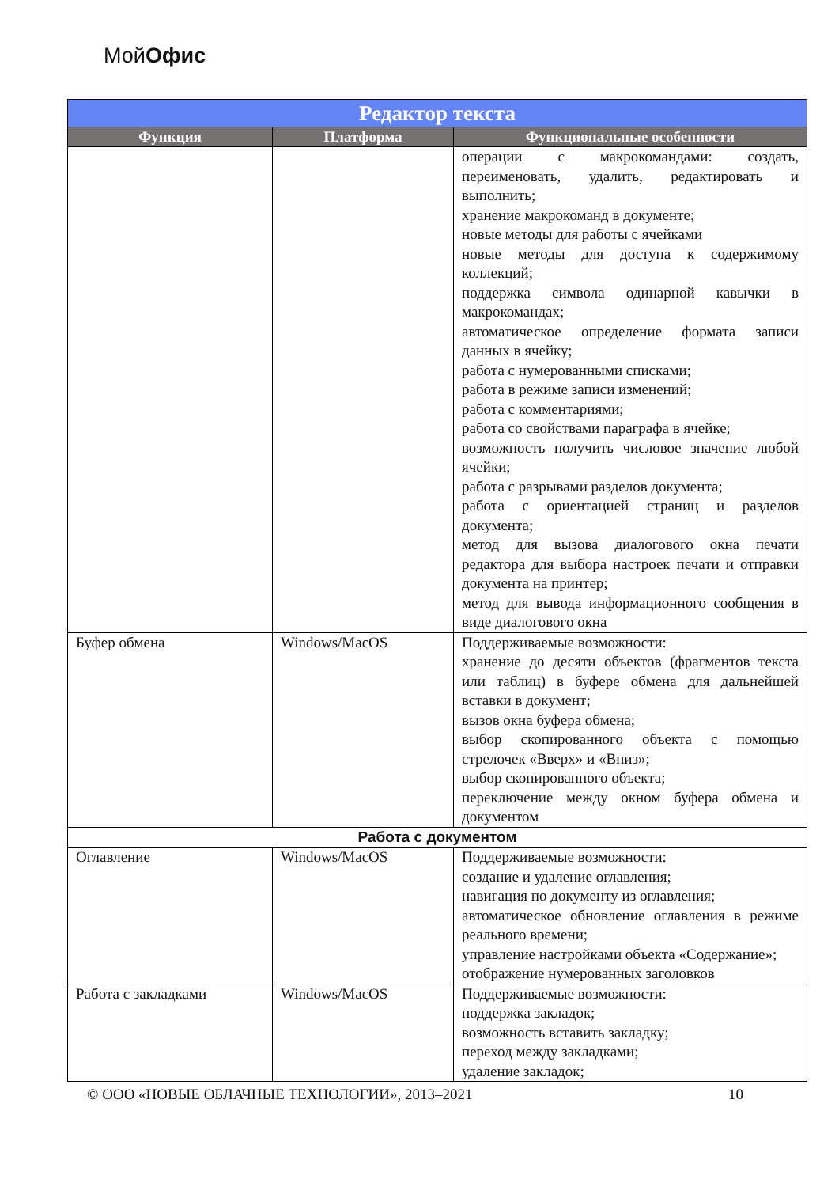МойОфис
| Редактор текста | | |
| --- | --- | --- |
| Функция | Платформа | Функциональные особенности |
| | | операции с макрокомандами: создать, переименовать, удалить, редактировать и выполнить; хранение макрокоманд в документе; новые методы для работы с ячейками новые методы для доступа к содержимому коллекций; поддержка символа одинарной кавычки в макрокомандах; автоматическое определение формата записи данных в ячейку; работа с нумерованными списками; работа в режиме записи изменений; работа с комментариями; работа со свойствами параграфа в ячейке; возможность получить числовое значение любой ячейки; работа с разрывами разделов документа; работа с ориентацией страниц и разделов документа; метод для вызова диалогового окна печати редактора для выбора настроек печати и отправки документа на принтер; метод для вывода информационного сообщения в виде диалогового окна |
| Буфер обмена | Windows/MacOS | Поддерживаемые возможности: хранение до десяти объектов (фрагментов текста или таблиц) в буфере обмена для дальнейшей вставки в документ; вызов окна буфера обмена; выбор скопированного объекта с помощью стрелочек «Вверх» и «Вниз»; выбор скопированного объекта; переключение между окном буфера обмена и документом |
| Работа с документом | | |
| Оглавление | Windows/MacOS | Поддерживаемые возможности: создание и удаление оглавления; навигация по документу из оглавления; автоматическое обновление оглавления в режиме реального времени; управление настройками объекта «Содержание»; отображение нумерованных заголовков |
| Работа с закладками | Windows/MacOS | Поддерживаемые возможности: поддержка закладок; возможность вставить закладку; переход между закладками; удаление закладок; |
© ООО «НОВЫЕ ОБЛАЧНЫЕ ТЕХНОЛОГИИ», 2013–2021 10